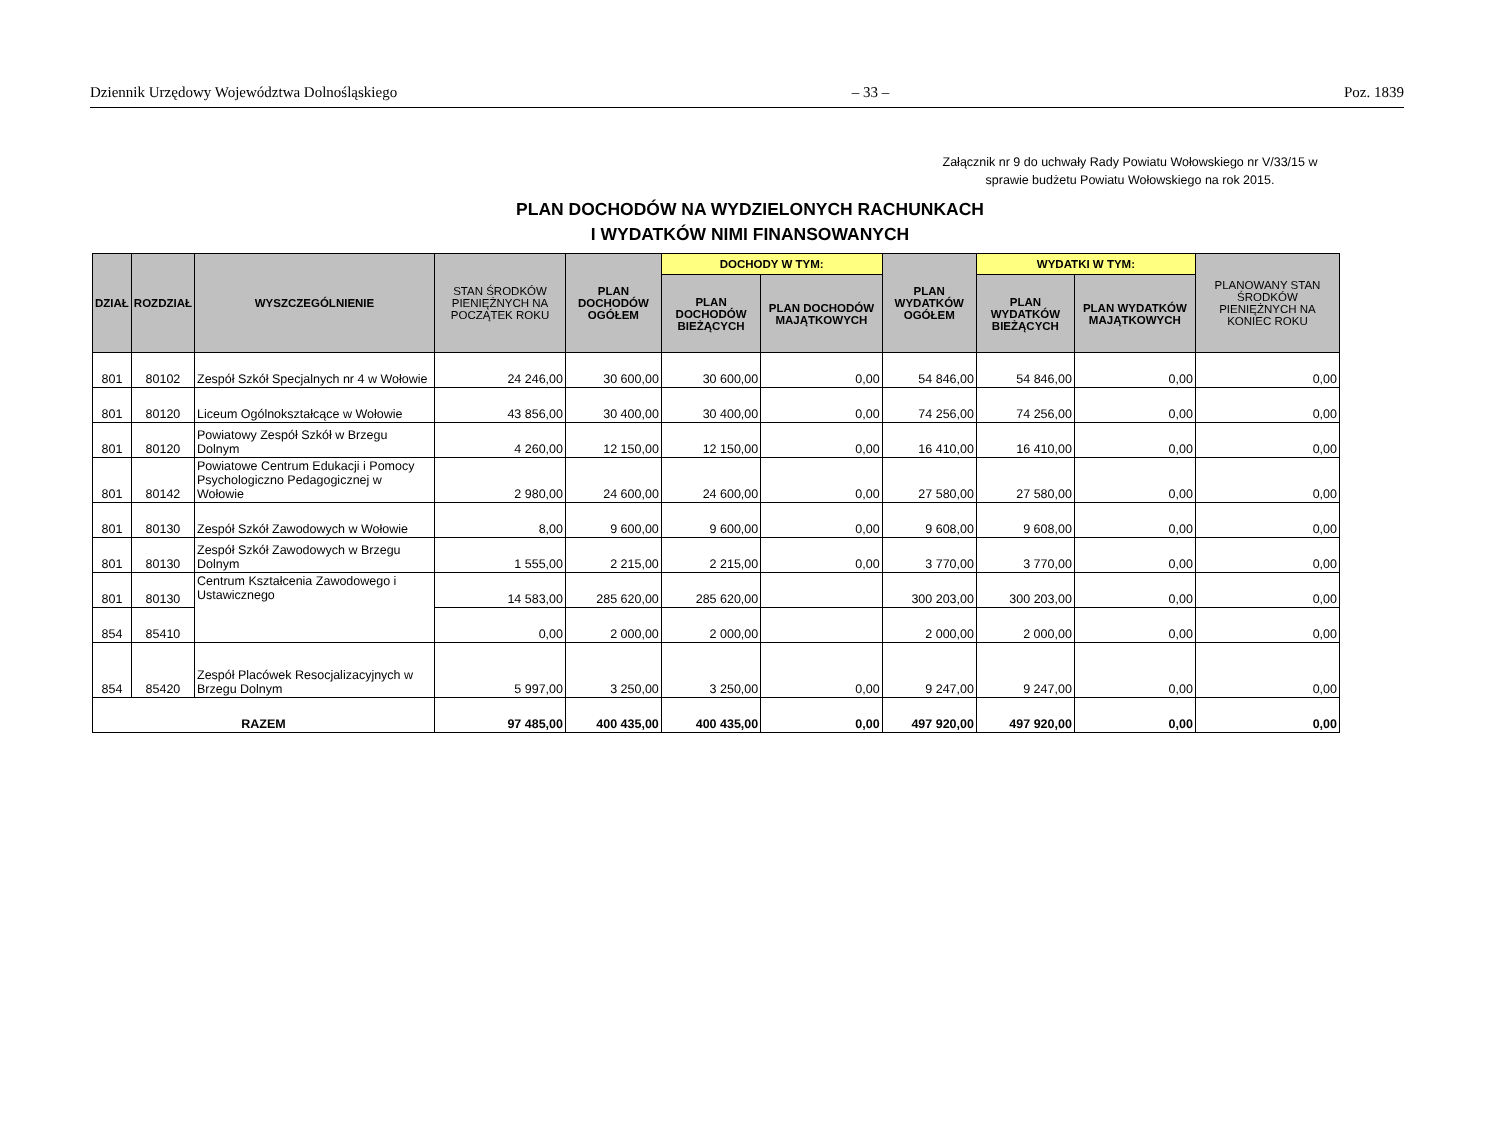Dziennik Urzędowy Województwa Dolnośląskiego – 33 – Poz. 1839
Załącznik nr 9 do uchwały Rady Powiatu Wołowskiego nr V/33/15 w sprawie budżetu Powiatu Wołowskiego na rok 2015.
PLAN DOCHODÓW NA WYDZIELONYCH RACHUNKACH
I WYDATKÓW NIMI FINANSOWANYCH
| DZIAŁ | ROZDZIAŁ | WYSZCZEGÓLNIENIE | STAN ŚRODKÓW PIENIĘŻNYCH NA POCZĄTEK ROKU | PLAN DOCHODÓW OGÓŁEM | DOCHODY W TYM: | | PLAN WYDATKÓW OGÓŁEM | WYDATKI W TYM: | | PLANOWANY STAN ŚRODKÓW PIENIĘŻNYCH NA KONIEC ROKU |
| --- | --- | --- | --- | --- | --- | --- | --- | --- | --- | --- |
| | | | | | PLAN DOCHODÓW BIEŻĄCYCH | PLAN DOCHODÓW MAJĄTKOWYCH | | PLAN WYDATKÓW BIEŻĄCYCH | PLAN WYDATKÓW MAJĄTKOWYCH | |
| 801 | 80102 | Zespół Szkół Specjalnych nr 4 w Wołowie | 24 246,00 | 30 600,00 | 30 600,00 | 0,00 | 54 846,00 | 54 846,00 | 0,00 | 0,00 |
| 801 | 80120 | Liceum Ogólnokształcące w Wołowie | 43 856,00 | 30 400,00 | 30 400,00 | 0,00 | 74 256,00 | 74 256,00 | 0,00 | 0,00 |
| 801 | 80120 | Powiatowy Zespół Szkół w Brzegu Dolnym | 4 260,00 | 12 150,00 | 12 150,00 | 0,00 | 16 410,00 | 16 410,00 | 0,00 | 0,00 |
| 801 | 80142 | Powiatowe Centrum Edukacji i Pomocy Psychologiczno Pedagogicznej w Wołowie | 2 980,00 | 24 600,00 | 24 600,00 | 0,00 | 27 580,00 | 27 580,00 | 0,00 | 0,00 |
| 801 | 80130 | Zespół Szkół Zawodowych w Wołowie | 8,00 | 9 600,00 | 9 600,00 | 0,00 | 9 608,00 | 9 608,00 | 0,00 | 0,00 |
| 801 | 80130 | Zespół Szkół Zawodowych w Brzegu Dolnym | 1 555,00 | 2 215,00 | 2 215,00 | 0,00 | 3 770,00 | 3 770,00 | 0,00 | 0,00 |
| 801 | 80130 | Centrum Kształcenia Zawodowego i Ustawicznego | 14 583,00 | 285 620,00 | 285 620,00 | | 300 203,00 | 300 203,00 | 0,00 | 0,00 |
| 854 | 85410 | | 0,00 | 2 000,00 | 2 000,00 | | 2 000,00 | 2 000,00 | 0,00 | 0,00 |
| 854 | 85420 | Zespół Placówek Resocjalizacyjnych w Brzegu Dolnym | 5 997,00 | 3 250,00 | 3 250,00 | 0,00 | 9 247,00 | 9 247,00 | 0,00 | 0,00 |
| RAZEM | | | 97 485,00 | 400 435,00 | 400 435,00 | 0,00 | 497 920,00 | 497 920,00 | 0,00 | 0,00 |